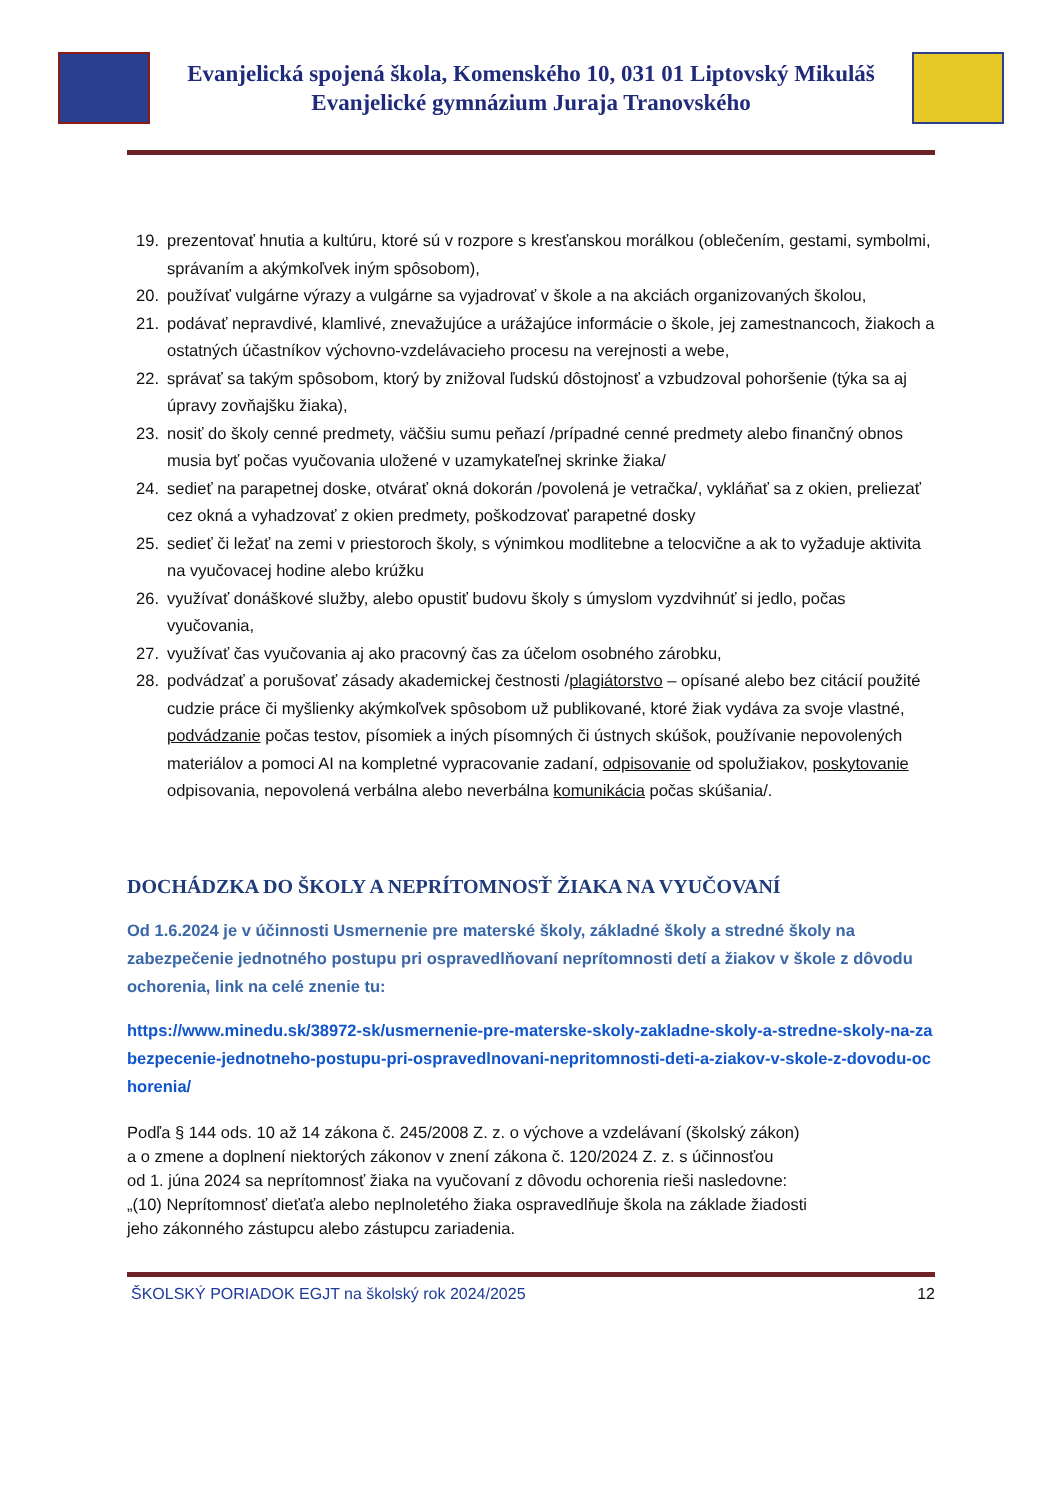Evanjelická spojená škola, Komenského 10, 031 01 Liptovský Mikuláš
Evanjelické gymnázium Juraja Tranovského
19. prezentovať hnutia a kultúru, ktoré sú v rozpore s kresťanskou morálkou (oblečením, gestami, symbolmi, správaním a akýmkoľvek iným spôsobom),
20. používať vulgárne výrazy a vulgárne sa vyjadrovať v škole a na akciách organizovaných školou,
21. podávať nepravdivé, klamlivé, znevažujúce a urážajúce informácie o škole, jej zamestnancoch, žiakoch a ostatných účastníkov výchovno-vzdelávacieho procesu na verejnosti a webe,
22. správať sa takým spôsobom, ktorý by znižoval ľudskú dôstojnosť a vzbudzoval pohoršenie (týka sa aj úpravy zovňajšku žiaka),
23. nosiť do školy cenné predmety, väčšiu sumu peňazí /prípadné cenné predmety alebo finančný obnos musia byť počas vyučovania uložené v uzamykateľnej skrinke žiaka/
24. sedieť na parapetnej doske, otvárať okná dokorán /povolená je vetračka/, vykláňať sa z okien, preliezať cez okná a vyhadzovať z okien predmety, poškodzovať parapetné dosky
25. sedieť či ležať na zemi v priestoroch školy, s výnimkou modlitebne a telocvične a ak to vyžaduje aktivita na vyučovacej hodine alebo krúžku
26. využívať donáškové služby, alebo opustiť budovu školy s úmyslom vyzdvihnúť si jedlo, počas vyučovania,
27. využívať čas vyučovania aj ako pracovný čas za účelom osobného zárobku,
28. podvádzať a porušovať zásady akademickej čestnosti /plagiátorstvo – opísané alebo bez citácií použité cudzie práce či myšlienky akýmkoľvek spôsobom už publikované, ktoré žiak vydáva za svoje vlastné, podvádzanie počas testov, písomiek a iných písomných či ústnych skúšok, používanie nepovolených materiálov a pomoci AI na kompletné vypracovanie zadaní, odpisovanie od spolužiakov, poskytovanie odpisovania, nepovolená verbálna alebo neverbálna komunikácia počas skúšania/.
DOCHÁDZKA DO ŠKOLY A NEPRÍTOMNOSŤ ŽIAKA NA VYUČOVANÍ
Od 1.6.2024 je v účinnosti Usmernenie pre materské školy, základné školy a stredné školy na zabezpečenie jednotného postupu pri ospravedlňovaní neprítomnosti detí a žiakov v škole z dôvodu ochorenia, link na celé znenie tu:
https://www.minedu.sk/38972-sk/usmernenie-pre-materske-skoly-zakladne-skoly-a-stredne-skoly-na-zabezpecenie-jednotneho-postupu-pri-ospravedlnovani-nepritomnosti-deti-a-ziakov-v-skole-z-dovodu-ochorenia/
Podľa § 144 ods. 10 až 14 zákona č. 245/2008 Z. z. o výchove a vzdelávaní (školský zákon)
a o zmene a doplnení niektorých zákonov v znení zákona č. 120/2024 Z. z. s účinnosťou
od 1. júna 2024 sa neprítomnosť žiaka na vyučovaní z dôvodu ochorenia rieši nasledovne:
„(10) Neprítomnosť dieťaťa alebo neplnoletého žiaka ospravedlňuje škola na základe žiadosti
jeho zákonného zástupcu alebo zástupcu zariadenia.
ŠKOLSKÝ PORIADOK EGJT na školský rok 2024/2025 12